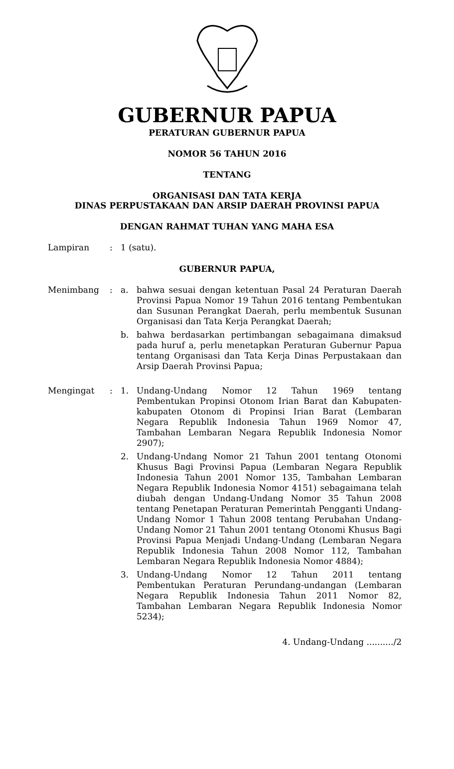GUBERNUR PAPUA
PERATURAN GUBERNUR PAPUA
NOMOR 56 TAHUN 2016
TENTANG
ORGANISASI DAN TATA KERJA
DINAS PERPUSTAKAAN DAN ARSIP DAERAH PROVINSI PAPUA
DENGAN RAHMAT TUHAN YANG MAHA ESA
Lampiran : 1 (satu).
GUBERNUR PAPUA,
Menimbang : a. bahwa sesuai dengan ketentuan Pasal 24 Peraturan Daerah Provinsi Papua Nomor 19 Tahun 2016 tentang Pembentukan dan Susunan Perangkat Daerah, perlu membentuk Susunan Organisasi dan Tata Kerja Perangkat Daerah;
b. bahwa berdasarkan pertimbangan sebagaimana dimaksud pada huruf a, perlu menetapkan Peraturan Gubernur Papua tentang Organisasi dan Tata Kerja Dinas Perpustakaan dan Arsip Daerah Provinsi Papua;
Mengingat : 1. Undang-Undang Nomor 12 Tahun 1969 tentang Pembentukan Propinsi Otonom Irian Barat dan Kabupaten-kabupaten Otonom di Propinsi Irian Barat (Lembaran Negara Republik Indonesia Tahun 1969 Nomor 47, Tambahan Lembaran Negara Republik Indonesia Nomor 2907);
2. Undang-Undang Nomor 21 Tahun 2001 tentang Otonomi Khusus Bagi Provinsi Papua (Lembaran Negara Republik Indonesia Tahun 2001 Nomor 135, Tambahan Lembaran Negara Republik Indonesia Nomor 4151) sebagaimana telah diubah dengan Undang-Undang Nomor 35 Tahun 2008 tentang Penetapan Peraturan Pemerintah Pengganti Undang-Undang Nomor 1 Tahun 2008 tentang Perubahan Undang-Undang Nomor 21 Tahun 2001 tentang Otonomi Khusus Bagi Provinsi Papua Menjadi Undang-Undang (Lembaran Negara Republik Indonesia Tahun 2008 Nomor 112, Tambahan Lembaran Negara Republik Indonesia Nomor 4884);
3. Undang-Undang Nomor 12 Tahun 2011 tentang Pembentukan Peraturan Perundang-undangan (Lembaran Negara Republik Indonesia Tahun 2011 Nomor 82, Tambahan Lembaran Negara Republik Indonesia Nomor 5234);
4. Undang-Undang ........../2